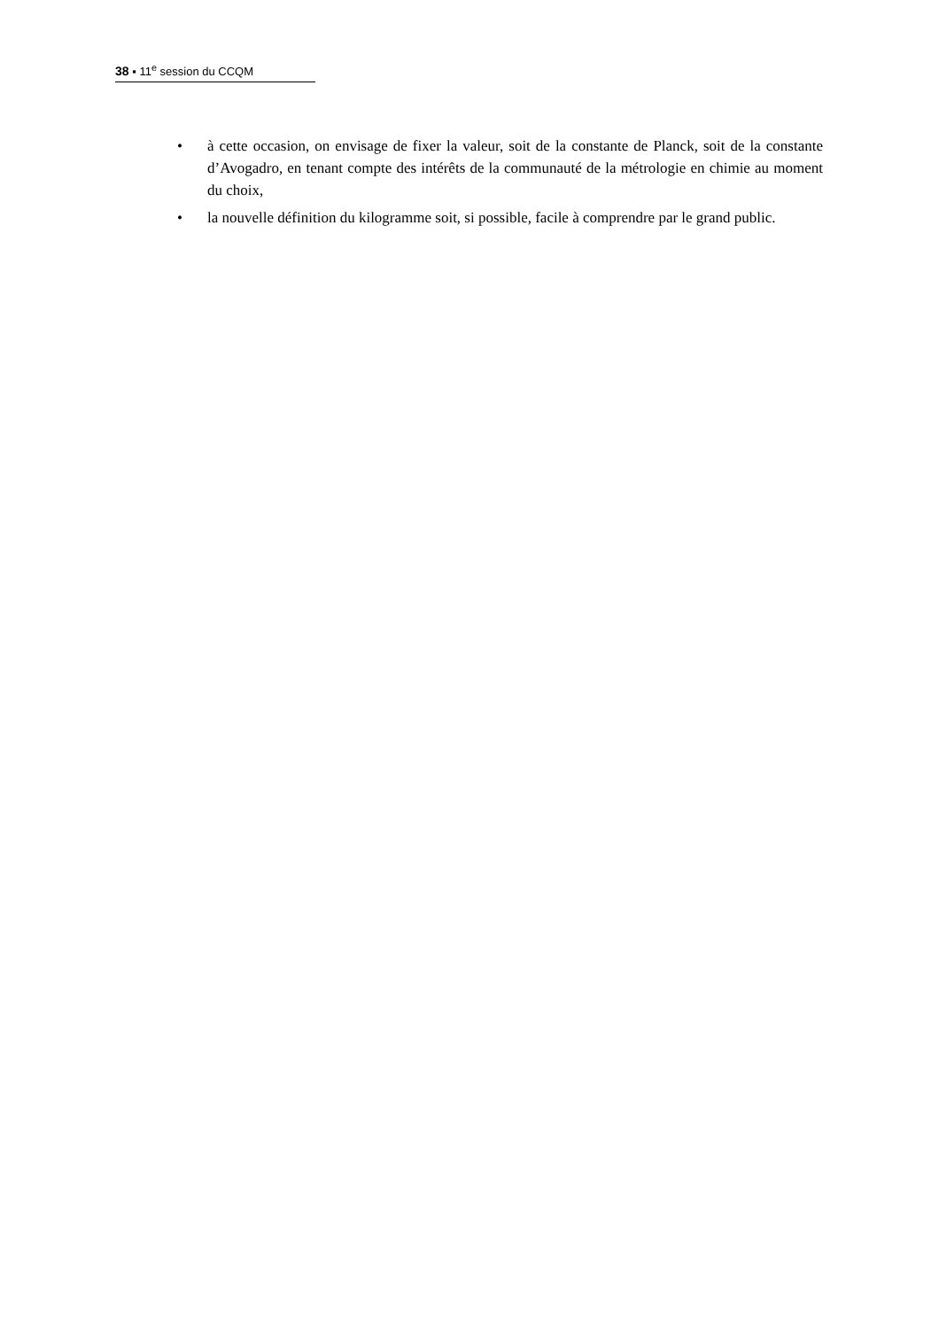38 ▪ 11<sup>e</sup> session du CCQM
• à cette occasion, on envisage de fixer la valeur, soit de la constante de Planck, soit de la constante d’Avogadro, en tenant compte des intérêts de la communauté de la métrologie en chimie au moment du choix,
• la nouvelle définition du kilogramme soit, si possible, facile à comprendre par le grand public.